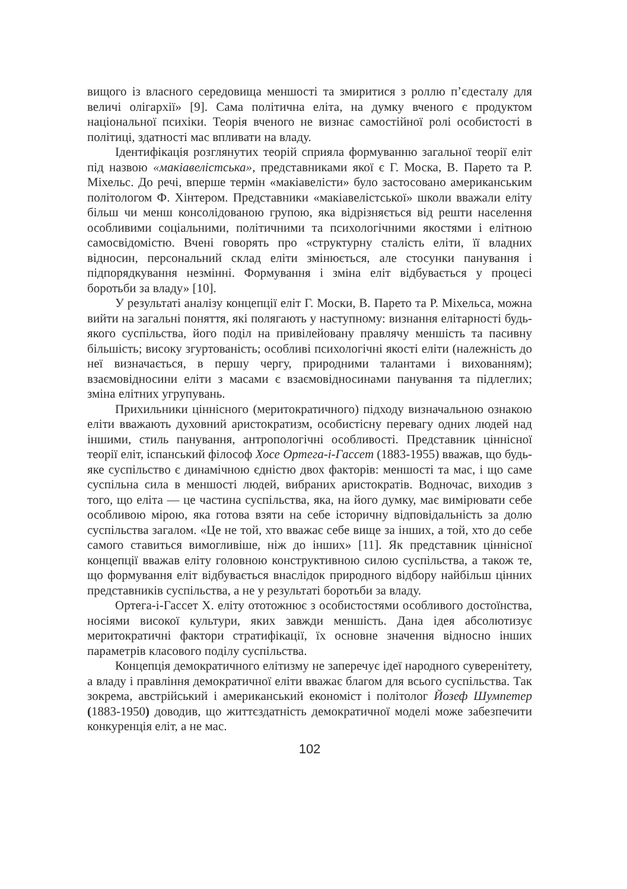вищого із власного середовища меншості та змиритися з роллю п’єдесталу для величі олігархії» [9]. Сама політична еліта, на думку вченого є продуктом національної психіки. Теорія вченого не визнає самостійної ролі особистості в політиці, здатності мас впливати на владу.
Ідентифікація розглянутих теорій сприяла формуванню загальної теорії еліт під назвою «макіавелістська», представниками якої є Г. Моска, В. Парето та Р. Міхельс. До речі, вперше термін «макіавелісти» було застосовано американським політологом Ф. Хінтером. Представники «макіавелістської» школи вважали еліту більш чи менш консолідованою групою, яка відрізняється від решти населення особливими соціальними, політичними та психологічними якостями і елітною самосвідомістю. Вчені говорять про «структурну сталість еліти, її владних відносин, персональний склад еліти змінюється, але стосунки панування і підпорядкування незмінні. Формування і зміна еліт відбувається у процесі боротьби за владу» [10].
У результаті аналізу концепції еліт Г. Моски, В. Парето та Р. Міхельса, можна вийти на загальні поняття, які полягають у наступному: визнання елітарності будь-якого суспільства, його поділ на привілейовану правлячу меншість та пасивну більшість; високу згуртованість; особливі психологічні якості еліти (належність до неї визначається, в першу чергу, природними талантами і вихованням); взаємовідносини еліти з масами є взаємовідносинами панування та підлеглих; зміна елітних угрупувань.
Прихильники ціннісного (меритократичного) підходу визначальною ознакою еліти вважають духовний аристократизм, особистісну перевагу одних людей над іншими, стиль панування, антропологічні особливості. Представник ціннісної теорії еліт, іспанський філософ Хосе Ортега-і-Гассет (1883-1955) вважав, що будь-яке суспільство є динамічною єдністю двох факторів: меншості та мас, і що саме суспільна сила в меншості людей, вибраних аристократів. Водночас, виходив з того, що еліта — це частина суспільства, яка, на його думку, має вимірювати себе особливою мірою, яка готова взяти на себе історичну відповідальність за долю суспільства загалом. «Це не той, хто вважає себе вище за інших, а той, хто до себе самого ставиться вимогливіше, ніж до інших» [11]. Як представник ціннісної концепції вважав еліту головною конструктивною силою суспільства, а також те, що формування еліт відбувається внаслідок природного відбору найбільш цінних представників суспільства, а не у результаті боротьби за владу.
Ортега-і-Гассет Х. еліту ототожнює з особистостями особливого достоїнства, носіями високої культури, яких завжди меншість. Дана ідея абсолютизує меритократичні фактори стратифікації, їх основне значення відносно інших параметрів класового поділу суспільства.
Концепція демократичного елітизму не заперечує ідеї народного суверенітету, а владу і правління демократичної еліти вважає благом для всього суспільства. Так зокрема, австрійський і американський економіст і політолог Йозеф Шумпетер (1883-1950) доводив, що життєздатність демократичної моделі може забезпечити конкуренція еліт, а не мас.
102